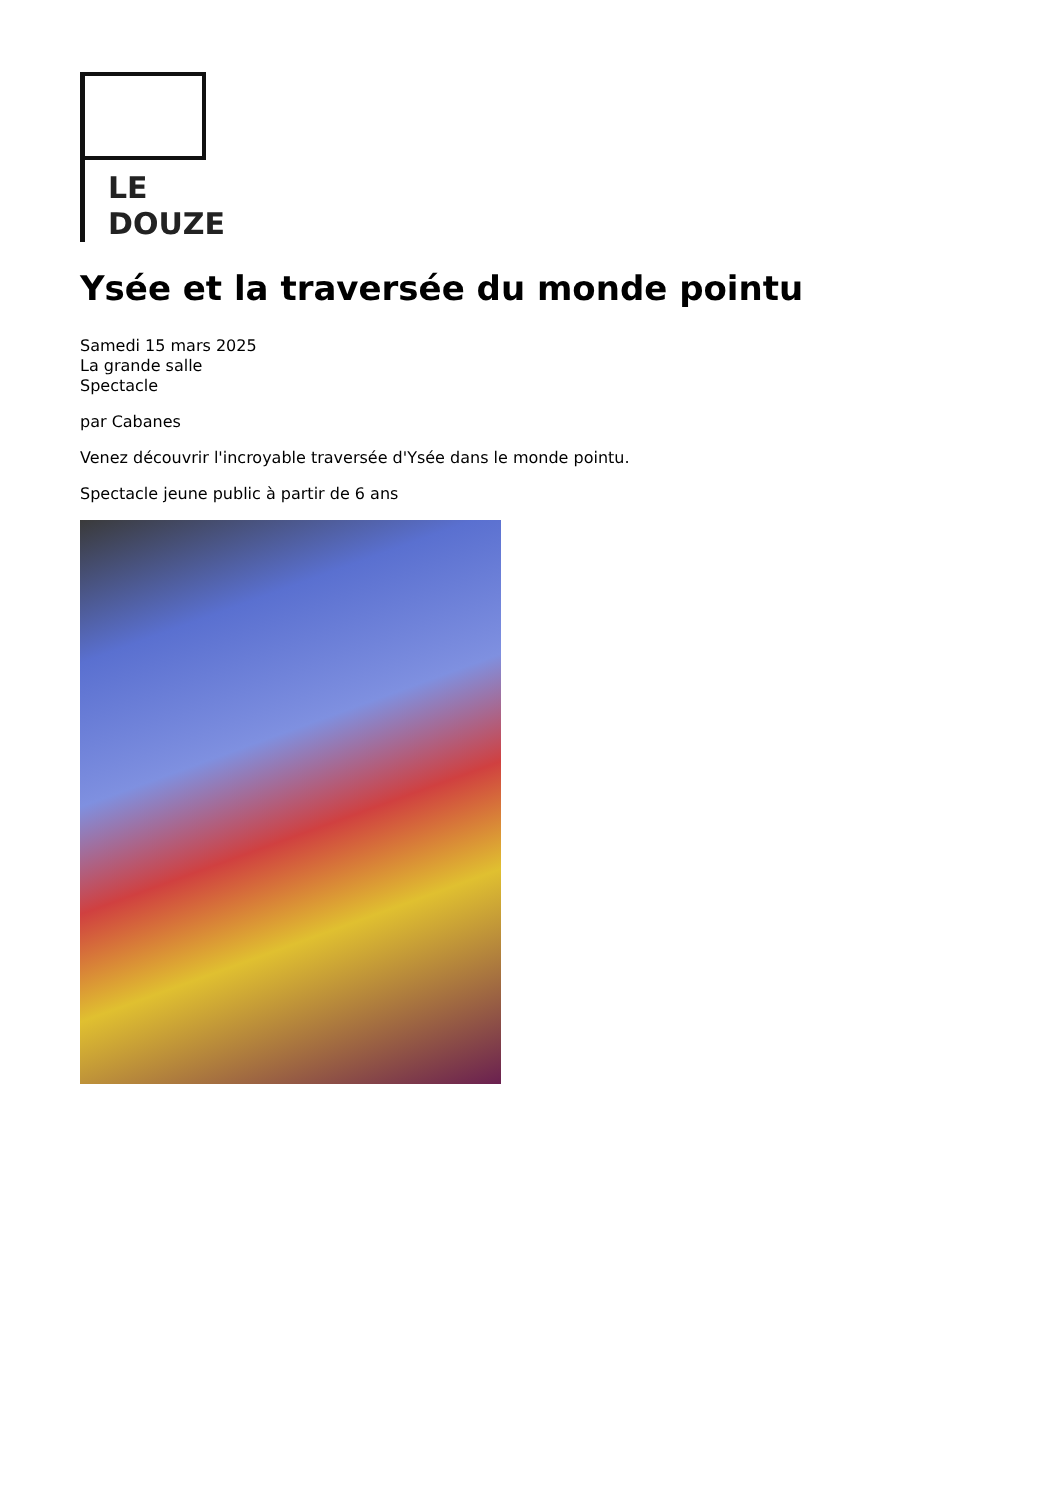LE
DOUZE
Ysée et la traversée du monde pointu
Samedi 15 mars 2025
La grande salle
Spectacle
par Cabanes
Venez découvrir l'incroyable traversée d'Ysée dans le monde pointu.
Spectacle jeune public à partir de 6 ans